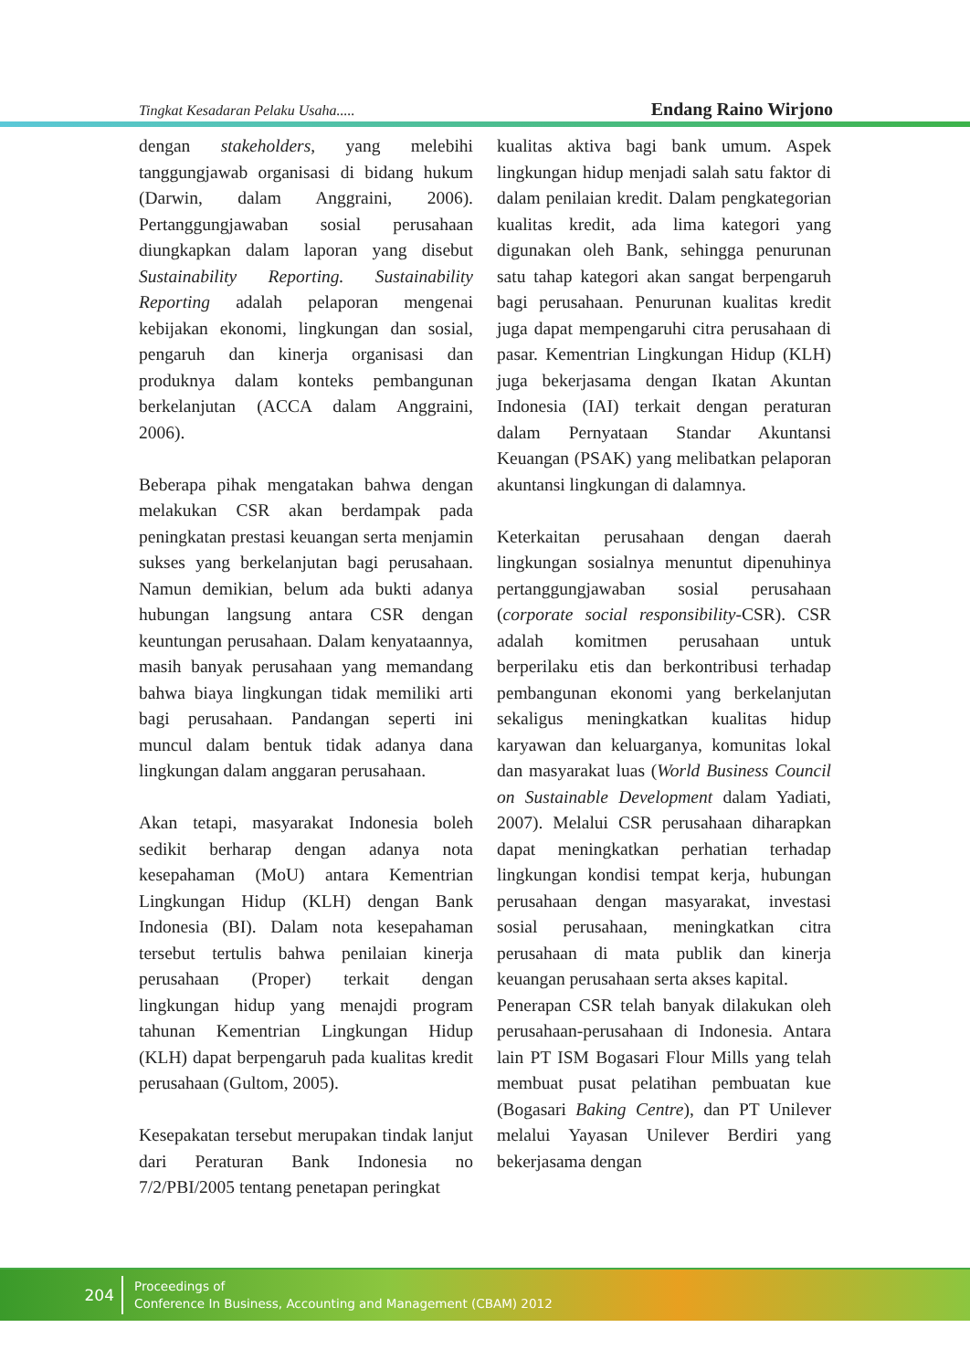Tingkat Kesadaran Pelaku Usaha..... Endang Raino Wirjono
dengan stakeholders, yang melebihi tanggungjawab organisasi di bidang hukum (Darwin, dalam Anggraini, 2006). Pertanggungjawaban sosial perusahaan diungkapkan dalam laporan yang disebut Sustainability Reporting. Sustainability Reporting adalah pelaporan mengenai kebijakan ekonomi, lingkungan dan sosial, pengaruh dan kinerja organisasi dan produknya dalam konteks pembangunan berkelanjutan (ACCA dalam Anggraini, 2006).
Beberapa pihak mengatakan bahwa dengan melakukan CSR akan berdampak pada peningkatan prestasi keuangan serta menjamin sukses yang berkelanjutan bagi perusahaan. Namun demikian, belum ada bukti adanya hubungan langsung antara CSR dengan keuntungan perusahaan. Dalam kenyataannya, masih banyak perusahaan yang memandang bahwa biaya lingkungan tidak memiliki arti bagi perusahaan. Pandangan seperti ini muncul dalam bentuk tidak adanya dana lingkungan dalam anggaran perusahaan.
Akan tetapi, masyarakat Indonesia boleh sedikit berharap dengan adanya nota kesepahaman (MoU) antara Kementrian Lingkungan Hidup (KLH) dengan Bank Indonesia (BI). Dalam nota kesepahaman tersebut tertulis bahwa penilaian kinerja perusahaan (Proper) terkait dengan lingkungan hidup yang menajdi program tahunan Kementrian Lingkungan Hidup (KLH) dapat berpengaruh pada kualitas kredit perusahaan (Gultom, 2005).
Kesepakatan tersebut merupakan tindak lanjut dari Peraturan Bank Indonesia no 7/2/PBI/2005 tentang penetapan peringkat
kualitas aktiva bagi bank umum. Aspek lingkungan hidup menjadi salah satu faktor di dalam penilaian kredit. Dalam pengkategorian kualitas kredit, ada lima kategori yang digunakan oleh Bank, sehingga penurunan satu tahap kategori akan sangat berpengaruh bagi perusahaan. Penurunan kualitas kredit juga dapat mempengaruhi citra perusahaan di pasar. Kementrian Lingkungan Hidup (KLH) juga bekerjasama dengan Ikatan Akuntan Indonesia (IAI) terkait dengan peraturan dalam Pernyataan Standar Akuntansi Keuangan (PSAK) yang melibatkan pelaporan akuntansi lingkungan di dalamnya.
Keterkaitan perusahaan dengan daerah lingkungan sosialnya menuntut dipenuhinya pertanggungjawaban sosial perusahaan (corporate social responsibility-CSR). CSR adalah komitmen perusahaan untuk berperilaku etis dan berkontribusi terhadap pembangunan ekonomi yang berkelanjutan sekaligus meningkatkan kualitas hidup karyawan dan keluarganya, komunitas lokal dan masyarakat luas (World Business Council on Sustainable Development dalam Yadiati, 2007). Melalui CSR perusahaan diharapkan dapat meningkatkan perhatian terhadap lingkungan kondisi tempat kerja, hubungan perusahaan dengan masyarakat, investasi sosial perusahaan, meningkatkan citra perusahaan di mata publik dan kinerja keuangan perusahaan serta akses kapital.
Penerapan CSR telah banyak dilakukan oleh perusahaan-perusahaan di Indonesia. Antara lain PT ISM Bogasari Flour Mills yang telah membuat pusat pelatihan pembuatan kue (Bogasari Baking Centre), dan PT Unilever melalui Yayasan Unilever Berdiri yang bekerjasama dengan
204
Proceedings of
Conference In Business, Accounting and Management (CBAM) 2012